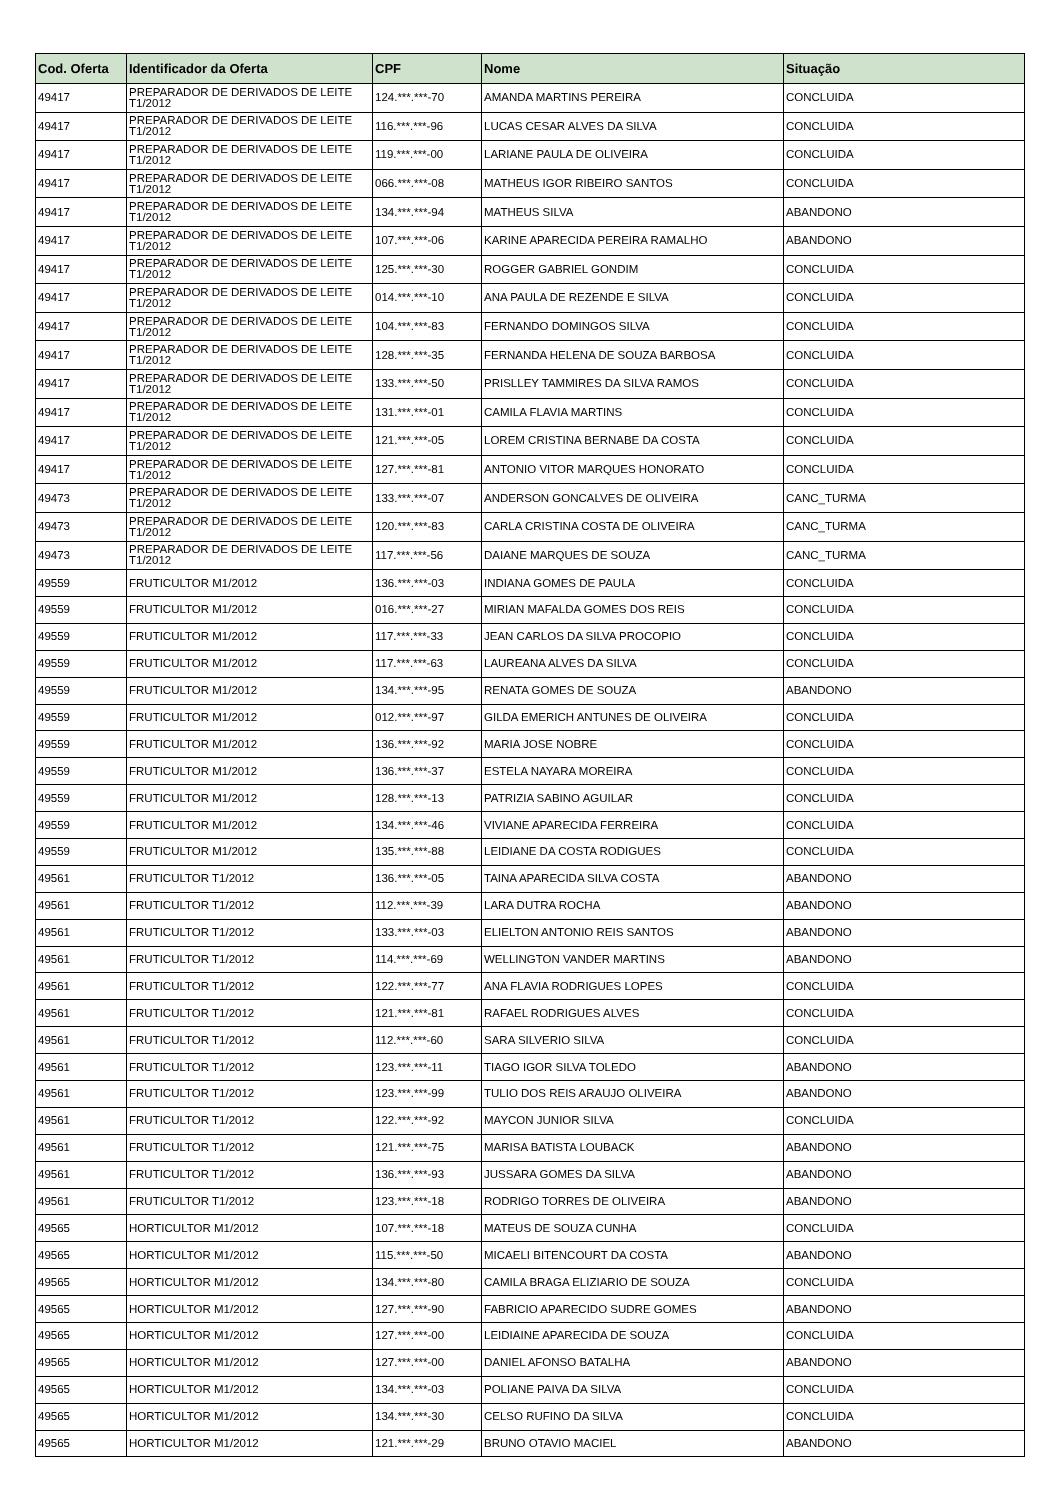| Cod. Oferta | Identificador da Oferta | CPF | Nome | Situação |
| --- | --- | --- | --- | --- |
| 49417 | PREPARADOR DE DERIVADOS DE LEITE T1/2012 | 124.***.***-70 | AMANDA MARTINS PEREIRA | CONCLUIDA |
| 49417 | PREPARADOR DE DERIVADOS DE LEITE T1/2012 | 116.***.***-96 | LUCAS CESAR ALVES DA SILVA | CONCLUIDA |
| 49417 | PREPARADOR DE DERIVADOS DE LEITE T1/2012 | 119.***.***-00 | LARIANE PAULA DE OLIVEIRA | CONCLUIDA |
| 49417 | PREPARADOR DE DERIVADOS DE LEITE T1/2012 | 066.***.***-08 | MATHEUS IGOR RIBEIRO SANTOS | CONCLUIDA |
| 49417 | PREPARADOR DE DERIVADOS DE LEITE T1/2012 | 134.***.***-94 | MATHEUS SILVA | ABANDONO |
| 49417 | PREPARADOR DE DERIVADOS DE LEITE T1/2012 | 107.***.***-06 | KARINE APARECIDA PEREIRA RAMALHO | ABANDONO |
| 49417 | PREPARADOR DE DERIVADOS DE LEITE T1/2012 | 125.***.***-30 | ROGGER GABRIEL GONDIM | CONCLUIDA |
| 49417 | PREPARADOR DE DERIVADOS DE LEITE T1/2012 | 014.***.***-10 | ANA PAULA DE REZENDE E SILVA | CONCLUIDA |
| 49417 | PREPARADOR DE DERIVADOS DE LEITE T1/2012 | 104.***.***-83 | FERNANDO DOMINGOS SILVA | CONCLUIDA |
| 49417 | PREPARADOR DE DERIVADOS DE LEITE T1/2012 | 128.***.***-35 | FERNANDA HELENA DE SOUZA BARBOSA | CONCLUIDA |
| 49417 | PREPARADOR DE DERIVADOS DE LEITE T1/2012 | 133.***.***-50 | PRISLLEY TAMMIRES DA SILVA RAMOS | CONCLUIDA |
| 49417 | PREPARADOR DE DERIVADOS DE LEITE T1/2012 | 131.***.***-01 | CAMILA FLAVIA MARTINS | CONCLUIDA |
| 49417 | PREPARADOR DE DERIVADOS DE LEITE T1/2012 | 121.***.***-05 | LOREM CRISTINA BERNABE DA COSTA | CONCLUIDA |
| 49417 | PREPARADOR DE DERIVADOS DE LEITE T1/2012 | 127.***.***-81 | ANTONIO VITOR MARQUES HONORATO | CONCLUIDA |
| 49473 | PREPARADOR DE DERIVADOS DE LEITE T1/2012 | 133.***.***-07 | ANDERSON GONCALVES DE OLIVEIRA | CANC_TURMA |
| 49473 | PREPARADOR DE DERIVADOS DE LEITE T1/2012 | 120.***.***-83 | CARLA CRISTINA COSTA DE OLIVEIRA | CANC_TURMA |
| 49473 | PREPARADOR DE DERIVADOS DE LEITE T1/2012 | 117.***.***-56 | DAIANE MARQUES DE SOUZA | CANC_TURMA |
| 49559 | FRUTICULTOR M1/2012 | 136.***.***-03 | INDIANA GOMES DE PAULA | CONCLUIDA |
| 49559 | FRUTICULTOR M1/2012 | 016.***.***-27 | MIRIAN MAFALDA GOMES DOS REIS | CONCLUIDA |
| 49559 | FRUTICULTOR M1/2012 | 117.***.***-33 | JEAN CARLOS DA SILVA PROCOPIO | CONCLUIDA |
| 49559 | FRUTICULTOR M1/2012 | 117.***.***-63 | LAUREANA ALVES DA SILVA | CONCLUIDA |
| 49559 | FRUTICULTOR M1/2012 | 134.***.***-95 | RENATA GOMES DE SOUZA | ABANDONO |
| 49559 | FRUTICULTOR M1/2012 | 012.***.***-97 | GILDA EMERICH ANTUNES DE OLIVEIRA | CONCLUIDA |
| 49559 | FRUTICULTOR M1/2012 | 136.***.***-92 | MARIA JOSE NOBRE | CONCLUIDA |
| 49559 | FRUTICULTOR M1/2012 | 136.***.***-37 | ESTELA NAYARA MOREIRA | CONCLUIDA |
| 49559 | FRUTICULTOR M1/2012 | 128.***.***-13 | PATRIZIA SABINO AGUILAR | CONCLUIDA |
| 49559 | FRUTICULTOR M1/2012 | 134.***.***-46 | VIVIANE APARECIDA FERREIRA | CONCLUIDA |
| 49559 | FRUTICULTOR M1/2012 | 135.***.***-88 | LEIDIANE DA COSTA RODIGUES | CONCLUIDA |
| 49561 | FRUTICULTOR T1/2012 | 136.***.***-05 | TAINA APARECIDA SILVA COSTA | ABANDONO |
| 49561 | FRUTICULTOR T1/2012 | 112.***.***-39 | LARA DUTRA ROCHA | ABANDONO |
| 49561 | FRUTICULTOR T1/2012 | 133.***.***-03 | ELIELTON ANTONIO REIS SANTOS | ABANDONO |
| 49561 | FRUTICULTOR T1/2012 | 114.***.***-69 | WELLINGTON VANDER MARTINS | ABANDONO |
| 49561 | FRUTICULTOR T1/2012 | 122.***.***-77 | ANA FLAVIA RODRIGUES LOPES | CONCLUIDA |
| 49561 | FRUTICULTOR T1/2012 | 121.***.***-81 | RAFAEL RODRIGUES ALVES | CONCLUIDA |
| 49561 | FRUTICULTOR T1/2012 | 112.***.***-60 | SARA SILVERIO SILVA | CONCLUIDA |
| 49561 | FRUTICULTOR T1/2012 | 123.***.***-11 | TIAGO IGOR SILVA TOLEDO | ABANDONO |
| 49561 | FRUTICULTOR T1/2012 | 123.***.***-99 | TULIO DOS REIS ARAUJO OLIVEIRA | ABANDONO |
| 49561 | FRUTICULTOR T1/2012 | 122.***.***-92 | MAYCON JUNIOR SILVA | CONCLUIDA |
| 49561 | FRUTICULTOR T1/2012 | 121.***.***-75 | MARISA BATISTA LOUBACK | ABANDONO |
| 49561 | FRUTICULTOR T1/2012 | 136.***.***-93 | JUSSARA GOMES DA SILVA | ABANDONO |
| 49561 | FRUTICULTOR T1/2012 | 123.***.***-18 | RODRIGO TORRES DE OLIVEIRA | ABANDONO |
| 49565 | HORTICULTOR M1/2012 | 107.***.***-18 | MATEUS DE SOUZA CUNHA | CONCLUIDA |
| 49565 | HORTICULTOR M1/2012 | 115.***.***-50 | MICAELI BITENCOURT DA COSTA | ABANDONO |
| 49565 | HORTICULTOR M1/2012 | 134.***.***-80 | CAMILA BRAGA ELIZIARIO DE SOUZA | CONCLUIDA |
| 49565 | HORTICULTOR M1/2012 | 127.***.***-90 | FABRICIO APARECIDO SUDRE GOMES | ABANDONO |
| 49565 | HORTICULTOR M1/2012 | 127.***.***-00 | LEIDIAINE APARECIDA DE SOUZA | CONCLUIDA |
| 49565 | HORTICULTOR M1/2012 | 127.***.***-00 | DANIEL AFONSO BATALHA | ABANDONO |
| 49565 | HORTICULTOR M1/2012 | 134.***.***-03 | POLIANE PAIVA DA SILVA | CONCLUIDA |
| 49565 | HORTICULTOR M1/2012 | 134.***.***-30 | CELSO RUFINO DA SILVA | CONCLUIDA |
| 49565 | HORTICULTOR M1/2012 | 121.***.***-29 | BRUNO OTAVIO MACIEL | ABANDONO |